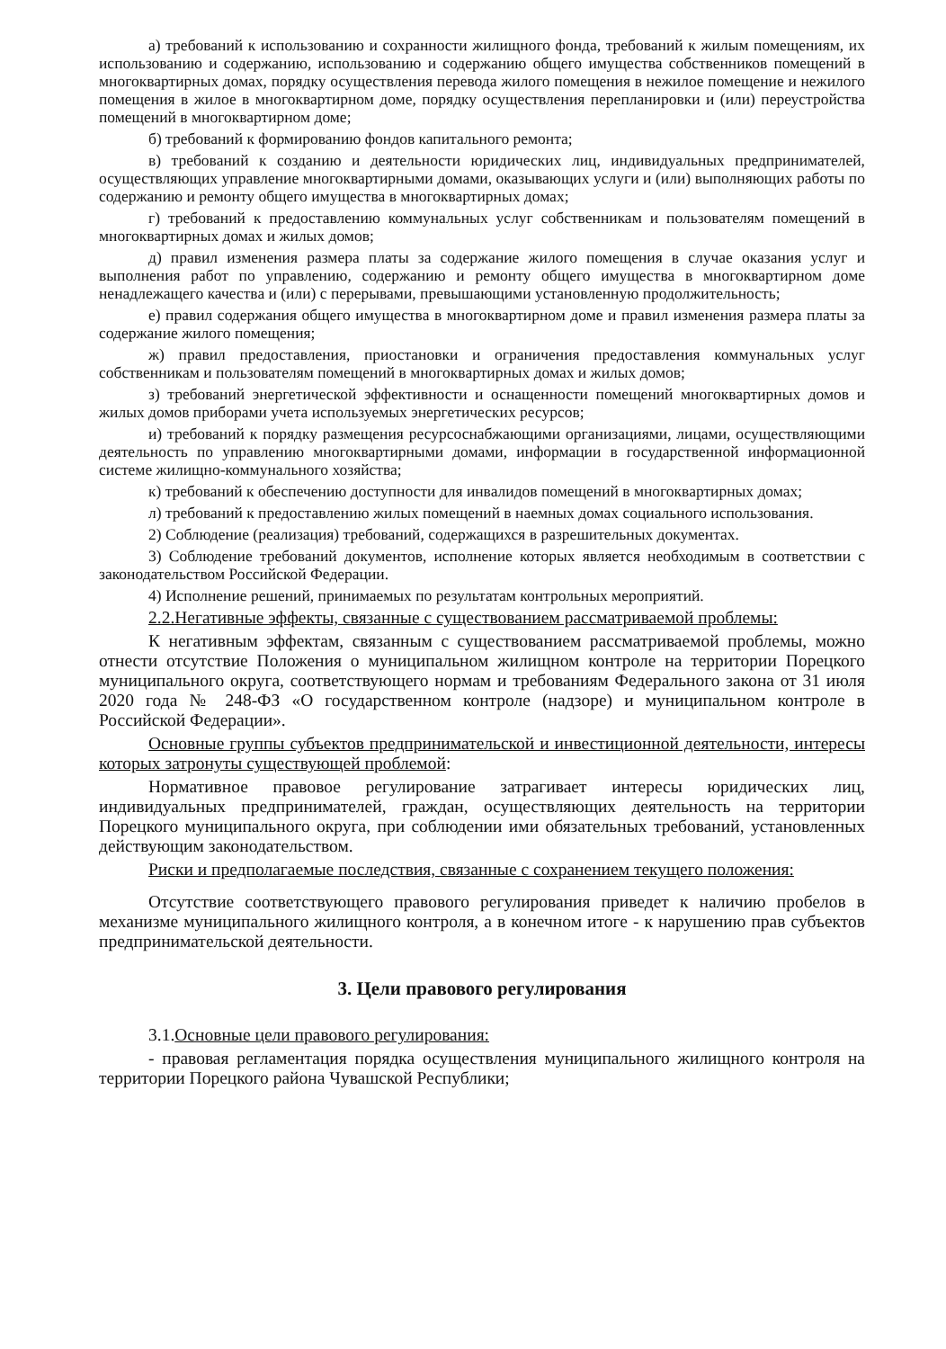а) требований к использованию и сохранности жилищного фонда, требований к жилым помещениям, их использованию и содержанию, использованию и содержанию общего имущества собственников помещений в многоквартирных домах, порядку осуществления перевода жилого помещения в нежилое помещение и нежилого помещения в жилое в многоквартирном доме, порядку осуществления перепланировки и (или) переустройства помещений в многоквартирном доме;
б) требований к формированию фондов капитального ремонта;
в) требований к созданию и деятельности юридических лиц, индивидуальных предпринимателей, осуществляющих управление многоквартирными домами, оказывающих услуги и (или) выполняющих работы по содержанию и ремонту общего имущества в многоквартирных домах;
г) требований к предоставлению коммунальных услуг собственникам и пользователям помещений в многоквартирных домах и жилых домов;
д) правил изменения размера платы за содержание жилого помещения в случае оказания услуг и выполнения работ по управлению, содержанию и ремонту общего имущества в многоквартирном доме ненадлежащего качества и (или) с перерывами, превышающими установленную продолжительность;
е) правил содержания общего имущества в многоквартирном доме и правил изменения размера платы за содержание жилого помещения;
ж) правил предоставления, приостановки и ограничения предоставления коммунальных услуг собственникам и пользователям помещений в многоквартирных домах и жилых домов;
з) требований энергетической эффективности и оснащенности помещений многоквартирных домов и жилых домов приборами учета используемых энергетических ресурсов;
и) требований к порядку размещения ресурсоснабжающими организациями, лицами, осуществляющими деятельность по управлению многоквартирными домами, информации в государственной информационной системе жилищно-коммунального хозяйства;
к) требований к обеспечению доступности для инвалидов помещений в многоквартирных домах;
л) требований к предоставлению жилых помещений в наемных домах социального использования.
2) Соблюдение (реализация) требований, содержащихся в разрешительных документах.
3) Соблюдение требований документов, исполнение которых является необходимым в соответствии с законодательством Российской Федерации.
4) Исполнение решений, принимаемых по результатам контрольных мероприятий.
2.2.Негативные эффекты, связанные с существованием рассматриваемой проблемы:
К негативным эффектам, связанным с существованием рассматриваемой проблемы, можно отнести отсутствие Положения о муниципальном жилищном контроле на территории Порецкого муниципального округа, соответствующего нормам и требованиям Федерального закона от 31 июля 2020 года № 248-ФЗ «О государственном контроле (надзоре) и муниципальном контроле в Российской Федерации».
Основные группы субъектов предпринимательской и инвестиционной деятельности, интересы которых затронуты существующей проблемой:
Нормативное правовое регулирование затрагивает интересы юридических лиц, индивидуальных предпринимателей, граждан, осуществляющих деятельность на территории Порецкого муниципального округа, при соблюдении ими обязательных требований, установленных действующим законодательством.
Риски и предполагаемые последствия, связанные с сохранением текущего положения:
Отсутствие соответствующего правового регулирования приведет к наличию пробелов в механизме муниципального жилищного контроля, а в конечном итоге - к нарушению прав субъектов предпринимательской деятельности.
3. Цели правового регулирования
3.1.Основные цели правового регулирования:
- правовая регламентация порядка осуществления муниципального жилищного контроля на территории Порецкого района Чувашской Республики;